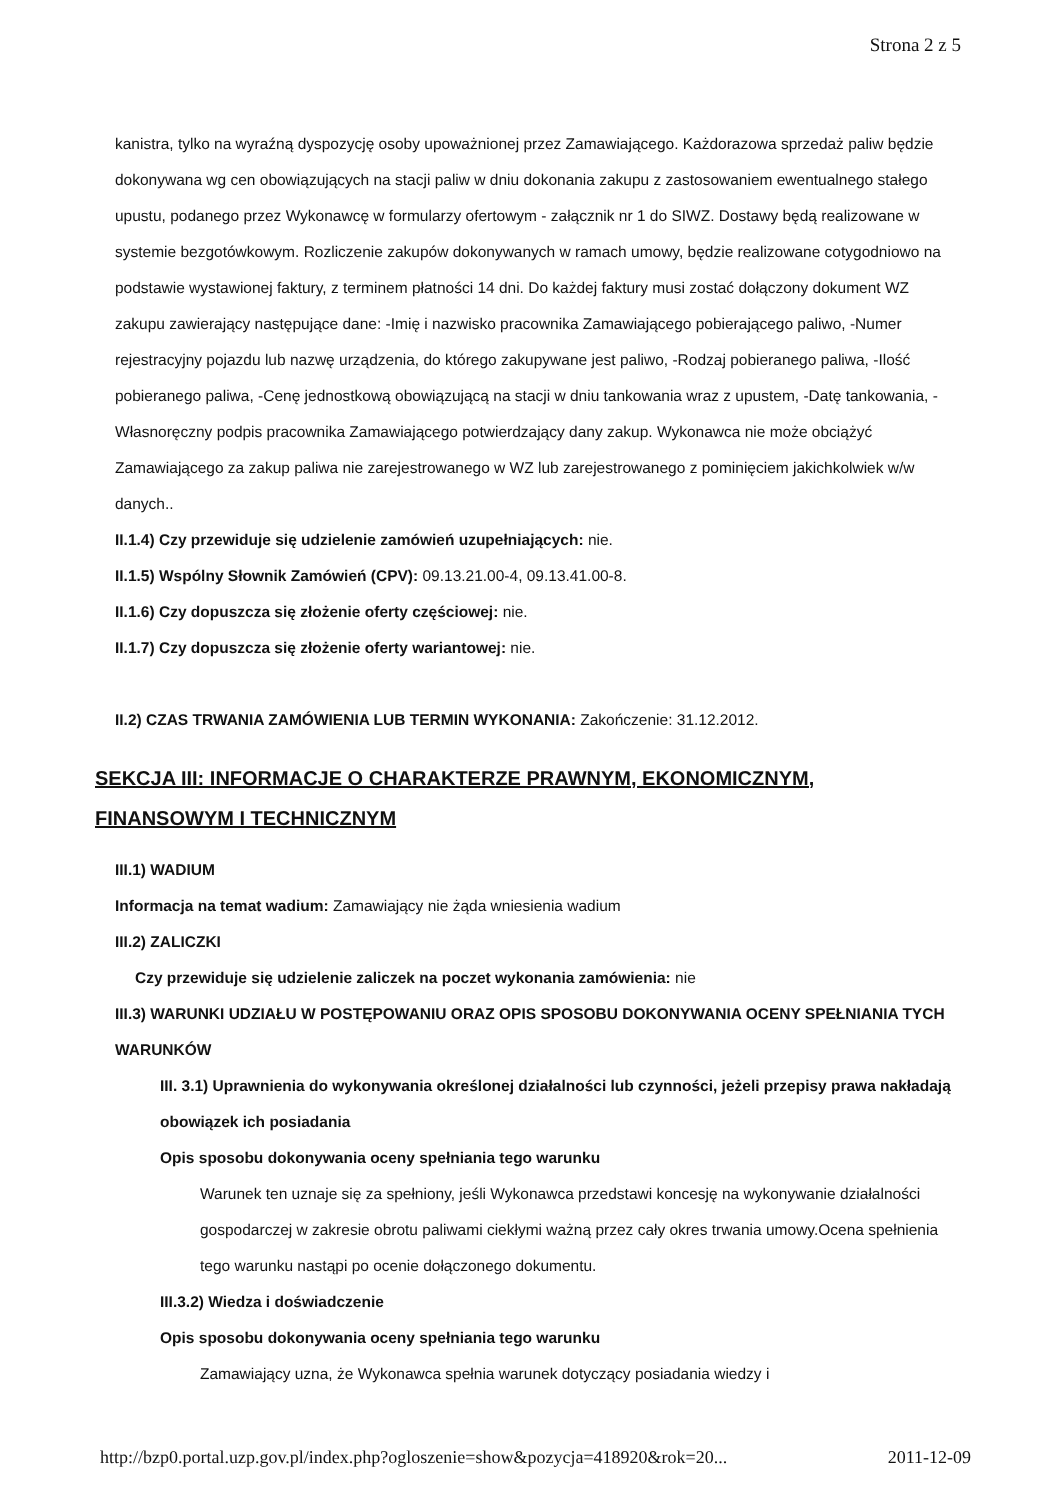Strona 2 z 5
kanistra, tylko na wyraźną dyspozycję osoby upoważnionej przez Zamawiającego. Każdorazowa sprzedaż paliw będzie dokonywana wg cen obowiązujących na stacji paliw w dniu dokonania zakupu z zastosowaniem ewentualnego stałego upustu, podanego przez Wykonawcę w formularzy ofertowym - załącznik nr 1 do SIWZ. Dostawy będą realizowane w systemie bezgotówkowym. Rozliczenie zakupów dokonywanych w ramach umowy, będzie realizowane cotygodniowo na podstawie wystawionej faktury, z terminem płatności 14 dni. Do każdej faktury musi zostać dołączony dokument WZ zakupu zawierający następujące dane: -Imię i nazwisko pracownika Zamawiającego pobierającego paliwo, -Numer rejestracyjny pojazdu lub nazwę urządzenia, do którego zakupywane jest paliwo, -Rodzaj pobieranego paliwa, -Ilość pobieranego paliwa, -Cenę jednostkową obowiązującą na stacji w dniu tankowania wraz z upustem, -Datę tankowania, -Własnoręczny podpis pracownika Zamawiającego potwierdzający dany zakup. Wykonawca nie może obciążyć Zamawiającego za zakup paliwa nie zarejestrowanego w WZ lub zarejestrowanego z pominięciem jakichkolwiek w/w danych..
II.1.4) Czy przewiduje się udzielenie zamówień uzupełniających: nie.
II.1.5) Wspólny Słownik Zamówień (CPV): 09.13.21.00-4, 09.13.41.00-8.
II.1.6) Czy dopuszcza się złożenie oferty częściowej: nie.
II.1.7) Czy dopuszcza się złożenie oferty wariantowej: nie.
II.2) CZAS TRWANIA ZAMÓWIENIA LUB TERMIN WYKONANIA: Zakończenie: 31.12.2012.
SEKCJA III: INFORMACJE O CHARAKTERZE PRAWNYM, EKONOMICZNYM, FINANSOWYM I TECHNICZNYM
III.1) WADIUM
Informacja na temat wadium: Zamawiający nie żąda wniesienia wadium
III.2) ZALICZKI
Czy przewiduje się udzielenie zaliczek na poczet wykonania zamówienia: nie
III.3) WARUNKI UDZIAŁU W POSTĘPOWANIU ORAZ OPIS SPOSOBU DOKONYWANIA OCENY SPEŁNIANIA TYCH WARUNKÓW
III. 3.1) Uprawnienia do wykonywania określonej działalności lub czynności, jeżeli przepisy prawa nakładają obowiązek ich posiadania
Opis sposobu dokonywania oceny spełniania tego warunku
Warunek ten uznaje się za spełniony, jeśli Wykonawca przedstawi koncesję na wykonywanie działalności gospodarczej w zakresie obrotu paliwami ciekłymi ważną przez cały okres trwania umowy.Ocena spełnienia tego warunku nastąpi po ocenie dołączonego dokumentu.
III.3.2) Wiedza i doświadczenie
Opis sposobu dokonywania oceny spełniania tego warunku
Zamawiający uzna, że Wykonawca spełnia warunek dotyczący posiadania wiedzy i
http://bzp0.portal.uzp.gov.pl/index.php?ogloszenie=show&pozycja=418920&rok=20... 2011-12-09